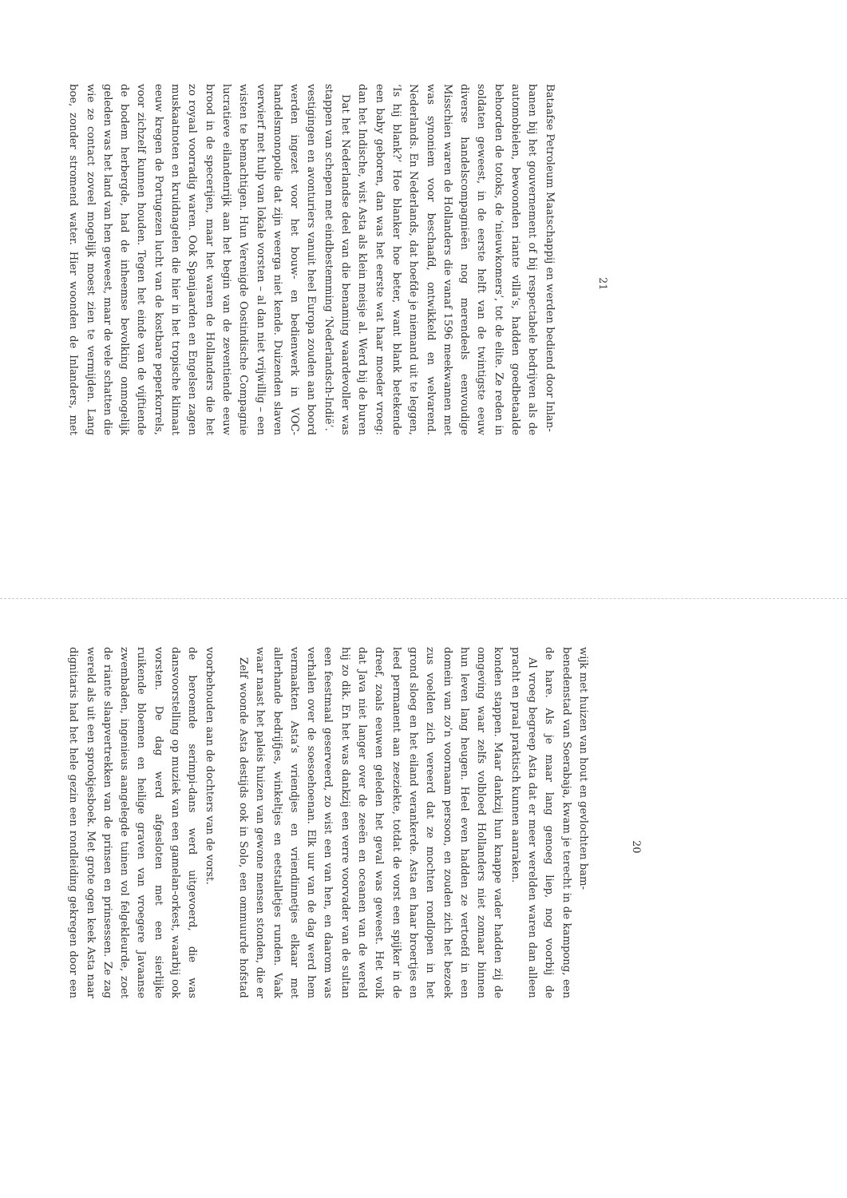dignitaris had het hele gezin een rondleiding gekregen door een wereld als uit een sprookjesboek. Met grote ogen keek Asta naar de riante slaapvertrekken van de prinsen en prinsessen. Ze zag zwembaden, ingenieus aangelegde tuinen vol felgekleurde, zoet ruikende bloemen en heilige graven van vroegere Javaanse vorsten. De dag werd afgesloten met een sierlijke dansvoorstelling op muziek van een gamelan-orkest, waarbij ook de beroemde serimpi-dans werd uitgevoerd, die was voorbehouden aan de dochters van de vorst.
Zelf woonde Asta destijds ook in Solo, een ommuurde hofstad waar naast het paleis huizen van gewone mensen stonden, die er allerhande bedrijfjes, winkeltjes en eetstalletjes runden. Vaak vermaakten Asta’s vriendjes en vriendinnetjes elkaar met verhalen over de soesoehoenan. Elk uur van de dag werd hem een feestmaal geserveerd, zo wist een van hen, en daarom was hij zo dik. En het was dankzij een verre voorvader van de sultan dat Java niet langer over de zeeën en oceanen van de wereld dreef, zoals eeuwen geleden het geval was geweest. Het volk leed permanent aan zeeziekte, totdat de vorst een spijker in de grond sloeg en het eiland verankerde. Asta en haar broertjes en zus voelden zich vereerd dat ze mochten rondlopen in het domein van zo’n voornaam persoon, en zouden zich het bezoek hun leven lang heugen. Heel even hadden ze vertoefd in een omgeving waar zelfs volbloed Hollanders niet zomaar binnen konden stappen. Maar dankzij hun knappe vader hadden zij de pracht en praal praktisch kunnen aanraken.
Al vroeg begreep Asta dat er meer werelden waren dan alleen de hare. Als je maar lang genoeg liep, nog voorbij de benedenstad van Soerabaja, kwam je terecht in de kampong, een wijk met huizen van hout en gevlochten bam-
20
boe, zonder stromend water. Hier woonden de Inlanders, met wie ze contact zoveel mogelijk moest zien te vermijden. Lang geleden was het land van hen geweest, maar de vele schatten die de bodem herbergde, had de inheemse bevolking onmogelijk voor zichzelf kunnen houden. Tegen het einde van de vijftiende eeuw kregen de Portugezen lucht van de kostbare peperkorrels, muskaatnoten en kruidnagelen die hier in het tropische klimaat zo royaal voorradig waren. Ook Spanjaarden en Engelsen zagen brood in de specerijen, maar het waren de Hollanders die het lucratieve eilandenrijk aan het begin van de zeventiende eeuw wisten te bemachtigen. Hun Verenigde Oostindische Compagnie verwierf met hulp van lokale vorsten – al dan niet vrijwillig – een handelsmonopolie dat zijn weerga niet kende. Duizenden slaven werden ingezet voor het bouw- en bedienwerk in VOC-vestigingen en avonturiers vanuit heel Europa zouden aan boord stappen van schepen met eindbestemming ‘Nederlandsch-Indië’.
Dat het Nederlandse deel van die benaming waardevoller was dan het Indische, wist Asta als klein meisje al. Werd bij de buren een baby geboren, dan was het eerste wat haar moeder vroeg: ‘Is hij blank?’ Hoe blanker hoe beter, want blank betekende Nederlands. En Nederlands, dat hoefde je niemand uit te leggen, was synoniem voor beschaafd, ontwikkeld en welvarend. Misschien waren de Hollanders die vanaf 1596 meekwamen met diverse handelscompagnieën nog merendeels eenvoudige soldaten geweest, in de eerste helft van de twintigste eeuw behoorden de totoks, de ‘nieuwkomers’, tot de elite. Ze reden in automobielen, bewoonden riante villa’s, hadden goedbetaalde banen bij het gouvernement of bij respectabele bedrijven als de Bataafse Petroleum Maatschappij en werden bediend door Inlan-
21